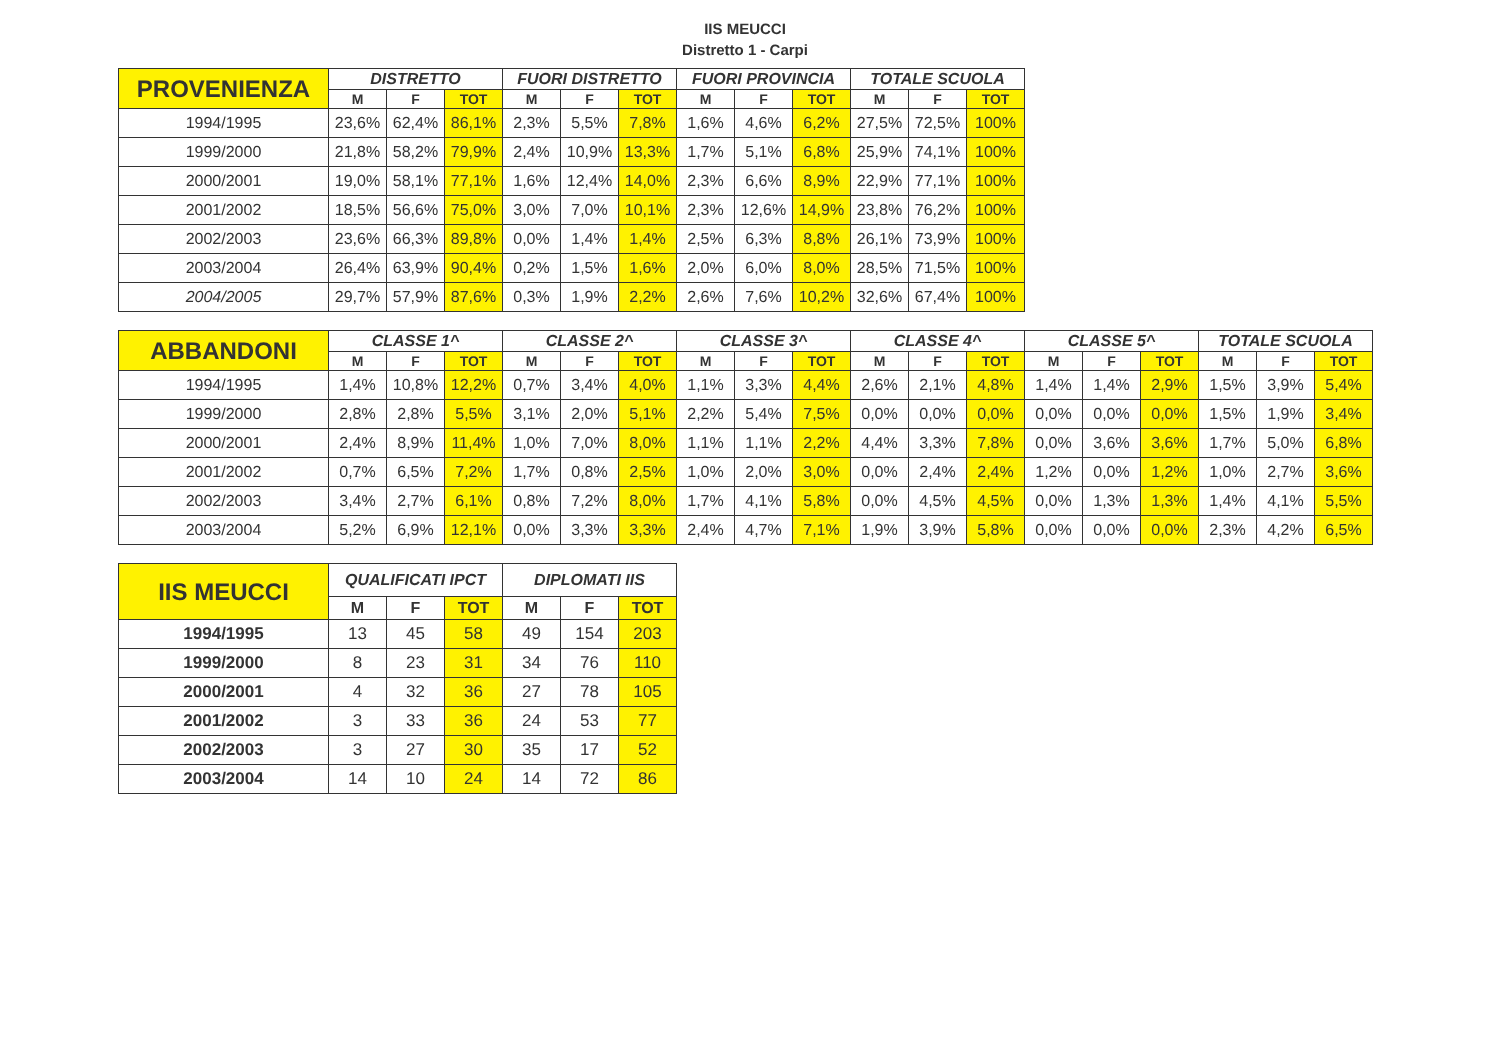IIS MEUCCI
Distretto 1 - Carpi
| PROVENIENZA | DISTRETTO | | | FUORI DISTRETTO | | | FUORI PROVINCIA | | | TOTALE SCUOLA | | |
| --- | --- | --- | --- | --- | --- | --- | --- | --- | --- | --- | --- | --- |
| | M | F | TOT | M | F | TOT | M | F | TOT | M | F | TOT |
| 1994/1995 | 23,6% | 62,4% | 86,1% | 2,3% | 5,5% | 7,8% | 1,6% | 4,6% | 6,2% | 27,5% | 72,5% | 100% |
| 1999/2000 | 21,8% | 58,2% | 79,9% | 2,4% | 10,9% | 13,3% | 1,7% | 5,1% | 6,8% | 25,9% | 74,1% | 100% |
| 2000/2001 | 19,0% | 58,1% | 77,1% | 1,6% | 12,4% | 14,0% | 2,3% | 6,6% | 8,9% | 22,9% | 77,1% | 100% |
| 2001/2002 | 18,5% | 56,6% | 75,0% | 3,0% | 7,0% | 10,1% | 2,3% | 12,6% | 14,9% | 23,8% | 76,2% | 100% |
| 2002/2003 | 23,6% | 66,3% | 89,8% | 0,0% | 1,4% | 1,4% | 2,5% | 6,3% | 8,8% | 26,1% | 73,9% | 100% |
| 2003/2004 | 26,4% | 63,9% | 90,4% | 0,2% | 1,5% | 1,6% | 2,0% | 6,0% | 8,0% | 28,5% | 71,5% | 100% |
| 2004/2005 | 29,7% | 57,9% | 87,6% | 0,3% | 1,9% | 2,2% | 2,6% | 7,6% | 10,2% | 32,6% | 67,4% | 100% |
| ABBANDONI | CLASSE 1^ | | | CLASSE 2^ | | | CLASSE 3^ | | | CLASSE 4^ | | | CLASSE 5^ | | | TOTALE SCUOLA | | |
| --- | --- | --- | --- | --- | --- | --- | --- | --- | --- | --- | --- | --- | --- | --- | --- | --- | --- | --- |
| | M | F | TOT | M | F | TOT | M | F | TOT | M | F | TOT | M | F | TOT | M | F | TOT |
| 1994/1995 | 1,4% | 10,8% | 12,2% | 0,7% | 3,4% | 4,0% | 1,1% | 3,3% | 4,4% | 2,6% | 2,1% | 4,8% | 1,4% | 1,4% | 2,9% | 1,5% | 3,9% | 5,4% |
| 1999/2000 | 2,8% | 2,8% | 5,5% | 3,1% | 2,0% | 5,1% | 2,2% | 5,4% | 7,5% | 0,0% | 0,0% | 0,0% | 0,0% | 0,0% | 0,0% | 1,5% | 1,9% | 3,4% |
| 2000/2001 | 2,4% | 8,9% | 11,4% | 1,0% | 7,0% | 8,0% | 1,1% | 1,1% | 2,2% | 4,4% | 3,3% | 7,8% | 0,0% | 3,6% | 3,6% | 1,7% | 5,0% | 6,8% |
| 2001/2002 | 0,7% | 6,5% | 7,2% | 1,7% | 0,8% | 2,5% | 1,0% | 2,0% | 3,0% | 0,0% | 2,4% | 2,4% | 1,2% | 0,0% | 1,2% | 1,0% | 2,7% | 3,6% |
| 2002/2003 | 3,4% | 2,7% | 6,1% | 0,8% | 7,2% | 8,0% | 1,7% | 4,1% | 5,8% | 0,0% | 4,5% | 4,5% | 0,0% | 1,3% | 1,3% | 1,4% | 4,1% | 5,5% |
| 2003/2004 | 5,2% | 6,9% | 12,1% | 0,0% | 3,3% | 3,3% | 2,4% | 4,7% | 7,1% | 1,9% | 3,9% | 5,8% | 0,0% | 0,0% | 0,0% | 2,3% | 4,2% | 6,5% |
| IIS MEUCCI | QUALIFICATI IPCT | | | DIPLOMATI IIS | | |
| --- | --- | --- | --- | --- | --- | --- |
| | M | F | TOT | M | F | TOT |
| 1994/1995 | 13 | 45 | 58 | 49 | 154 | 203 |
| 1999/2000 | 8 | 23 | 31 | 34 | 76 | 110 |
| 2000/2001 | 4 | 32 | 36 | 27 | 78 | 105 |
| 2001/2002 | 3 | 33 | 36 | 24 | 53 | 77 |
| 2002/2003 | 3 | 27 | 30 | 35 | 17 | 52 |
| 2003/2004 | 14 | 10 | 24 | 14 | 72 | 86 |